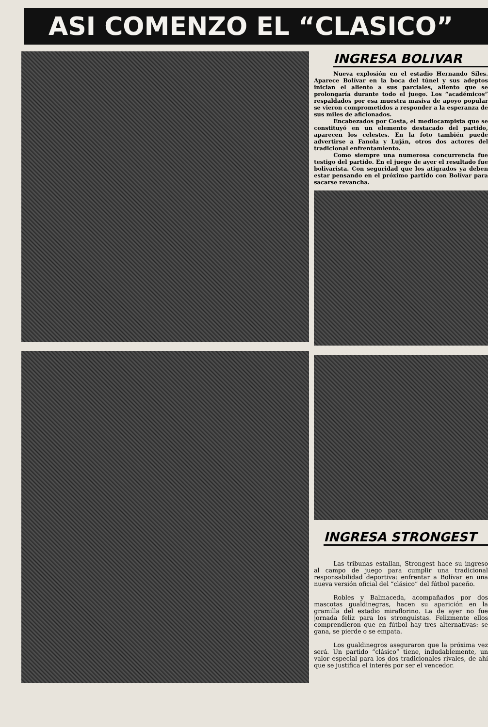ASI COMENZO EL “CLASICO”
INGRESA BOLIVAR
Nueva explosión en el estadio Hernando Siles. Aparece Bolívar en la boca del túnel y sus adeptos inician el aliento a sus parciales, aliento que se prolongaría durante todo el juego. Los “académicos” respaldados por esa muestra masiva de apoyo popular se vieron comprometidos a responder a la esperanza de sus miles de aficionados.
Encabezados por Costa, el mediocampista que se constituyó en un elemento destacado del partido, aparecen los celestes. En la foto también puede advertirse a Fanola y Luján, otros dos actores del tradicional enfrentamiento.
Como siempre una numerosa concurrencia fue testigo del partido. En el juego de ayer el resultado fue bolivarista. Con seguridad que los atigrados ya deben estar pensando en el próximo partido con Bolívar para sacarse revancha.
INGRESA STRONGEST
Las tribunas estallan, Strongest hace su ingreso al campo de juego para cumplir una tradicional responsabilidad deportiva: enfrentar a Bolívar en una nueva versión oficial del “clásico” del fútbol paceño.
Robles y Balmaceda, acompañados por dos mascotas gualdinegras, hacen su aparición en la gramilla del estadio miraflorino. La de ayer no fue jornada feliz para los stronguistas. Felizmente ellos comprendieron que en fútbol hay tres alternativas: se gana, se pierde o se empata.
Los gualdinegros aseguraron que la próxima vez será. Un partido “clásico” tiene, indudablemente, un valor especial para los dos tradicionales rivales, de ahí que se justifica el interés por ser el vencedor.